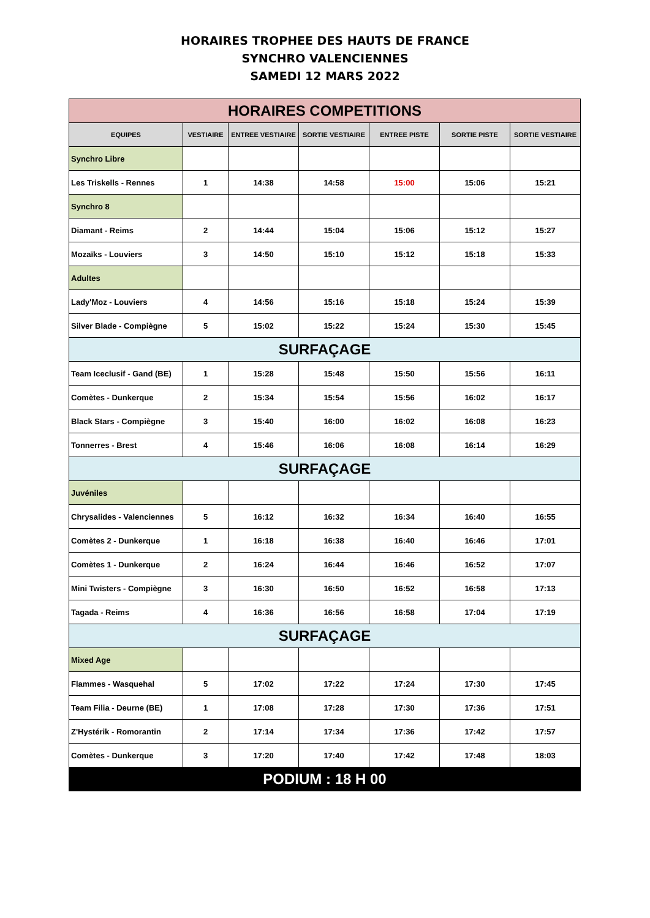HORAIRES TROPHEE DES HAUTS DE FRANCE
SYNCHRO VALENCIENNES
SAMEDI 12 MARS 2022
| HORAIRES COMPETITIONS | | | | | | |
| EQUIPES | VESTIAIRE | ENTREE VESTIAIRE | SORTIE VESTIAIRE | ENTREE PISTE | SORTIE PISTE | SORTIE VESTIAIRE |
| Synchro Libre | | | | | | |
| Les Triskells - Rennes | 1 | 14:38 | 14:58 | 15:00 | 15:06 | 15:21 |
| Synchro 8 | | | | | | |
| Diamant - Reims | 2 | 14:44 | 15:04 | 15:06 | 15:12 | 15:27 |
| Mozaïks - Louviers | 3 | 14:50 | 15:10 | 15:12 | 15:18 | 15:33 |
| Adultes | | | | | | |
| Lady'Moz - Louviers | 4 | 14:56 | 15:16 | 15:18 | 15:24 | 15:39 |
| Silver Blade - Compiègne | 5 | 15:02 | 15:22 | 15:24 | 15:30 | 15:45 |
| SURFAÇAGE | | | | | | |
| Team Iceclusif - Gand (BE) | 1 | 15:28 | 15:48 | 15:50 | 15:56 | 16:11 |
| Comètes - Dunkerque | 2 | 15:34 | 15:54 | 15:56 | 16:02 | 16:17 |
| Black Stars - Compiègne | 3 | 15:40 | 16:00 | 16:02 | 16:08 | 16:23 |
| Tonnerres - Brest | 4 | 15:46 | 16:06 | 16:08 | 16:14 | 16:29 |
| SURFAÇAGE | | | | | | |
| Juvéniles | | | | | | |
| Chrysalides - Valenciennes | 5 | 16:12 | 16:32 | 16:34 | 16:40 | 16:55 |
| Comètes 2 - Dunkerque | 1 | 16:18 | 16:38 | 16:40 | 16:46 | 17:01 |
| Comètes 1 - Dunkerque | 2 | 16:24 | 16:44 | 16:46 | 16:52 | 17:07 |
| Mini Twisters - Compiègne | 3 | 16:30 | 16:50 | 16:52 | 16:58 | 17:13 |
| Tagada - Reims | 4 | 16:36 | 16:56 | 16:58 | 17:04 | 17:19 |
| SURFAÇAGE | | | | | | |
| Mixed Age | | | | | | |
| Flammes - Wasquehal | 5 | 17:02 | 17:22 | 17:24 | 17:30 | 17:45 |
| Team Filia - Deurne (BE) | 1 | 17:08 | 17:28 | 17:30 | 17:36 | 17:51 |
| Z'Hystérik - Romorantin | 2 | 17:14 | 17:34 | 17:36 | 17:42 | 17:57 |
| Comètes - Dunkerque | 3 | 17:20 | 17:40 | 17:42 | 17:48 | 18:03 |
| PODIUM : 18 H 00 | | | | | | |